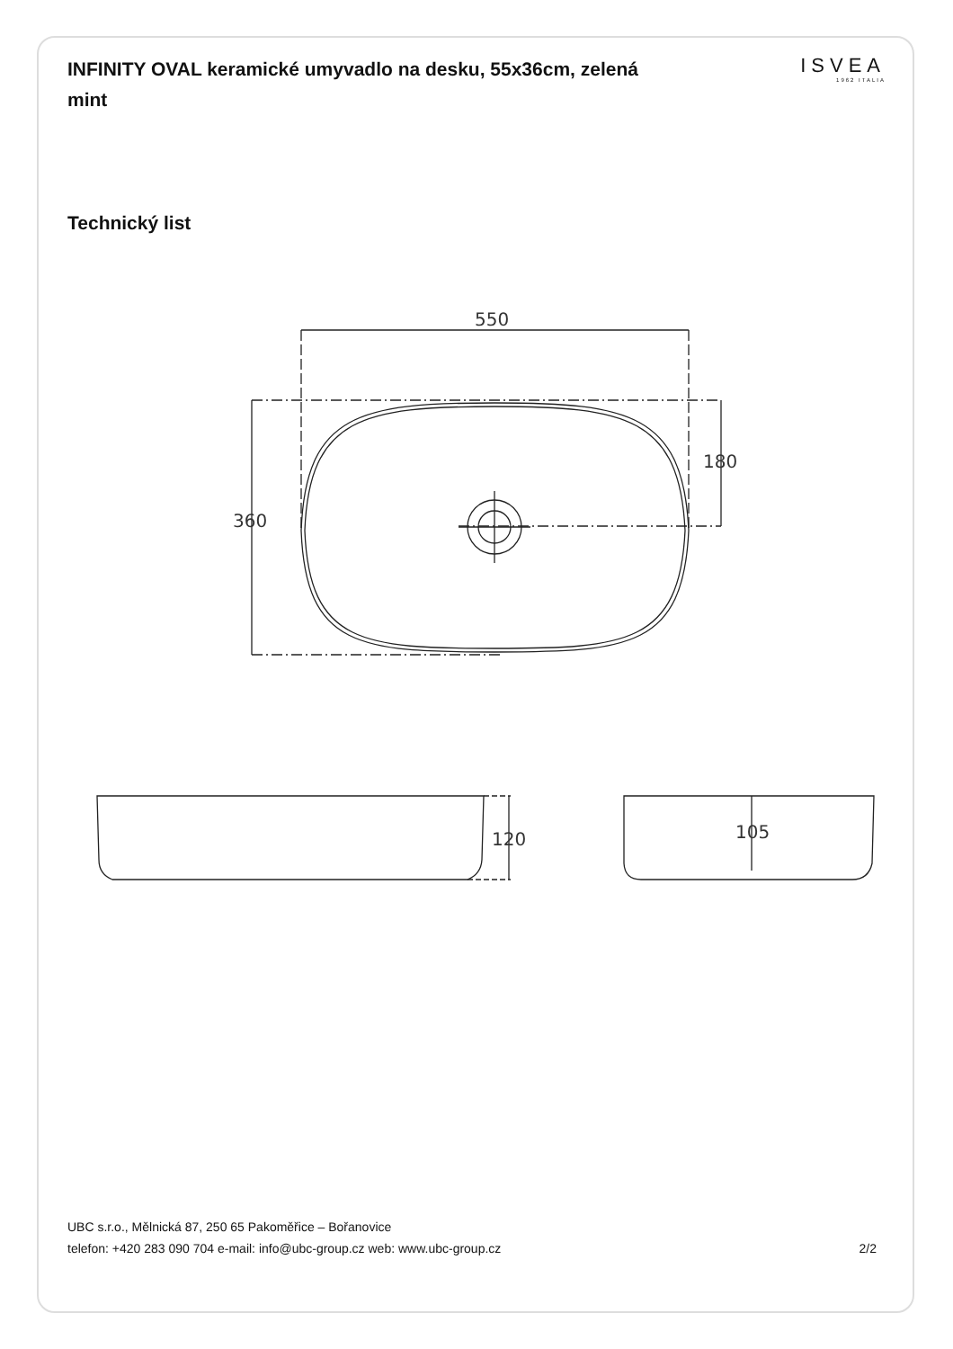INFINITY OVAL keramické umyvadlo na desku, 55x36cm, zelená mint
ISVEA
1962 ITALIA
Technický list
550
360
180
120
105
UBC s.r.o., Mělnická 87, 250 65 Pakoměřice – Bořanovice
telefon: +420 283 090 704 e-mail: info@ubc-group.cz web: www.ubc-group.cz
2/2